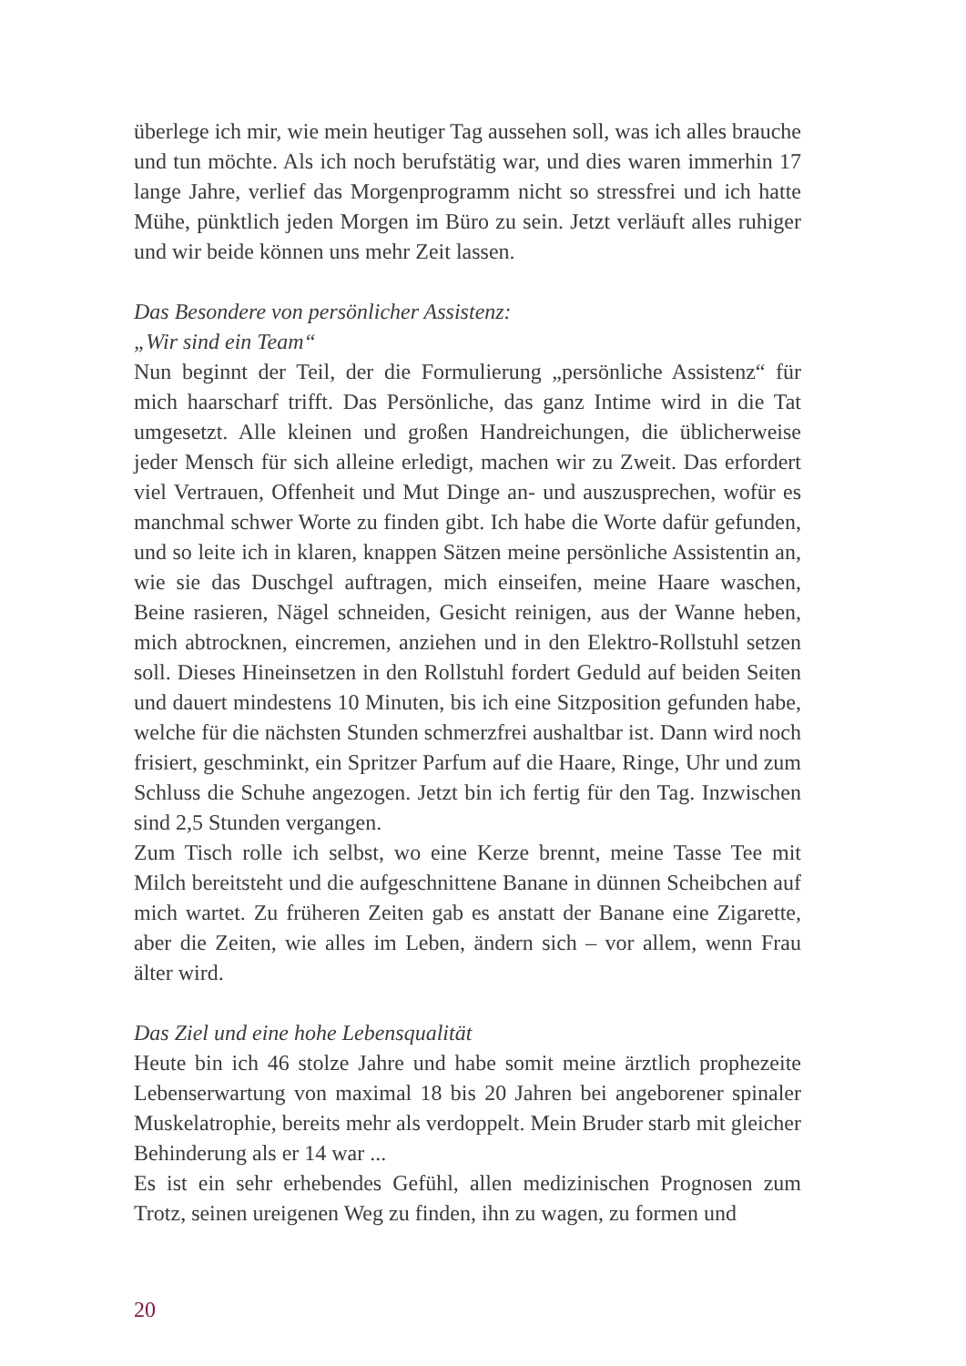überlege ich mir, wie mein heutiger Tag aussehen soll, was ich alles brauche und tun möchte. Als ich noch berufstätig war, und dies waren immerhin 17 lange Jahre, verlief das Morgenprogramm nicht so stressfrei und ich hatte Mühe, pünktlich jeden Morgen im Büro zu sein. Jetzt verläuft alles ruhiger und wir beide können uns mehr Zeit lassen.
Das Besondere von persönlicher Assistenz:
„Wir sind ein Team“
Nun beginnt der Teil, der die Formulierung „persönliche Assistenz“ für mich haarscharf trifft. Das Persönliche, das ganz Intime wird in die Tat umgesetzt. Alle kleinen und großen Handreichungen, die üblicherweise jeder Mensch für sich alleine erledigt, machen wir zu Zweit. Das erfordert viel Vertrauen, Offenheit und Mut Dinge an- und auszusprechen, wofür es manchmal schwer Worte zu finden gibt. Ich habe die Worte dafür gefunden, und so leite ich in klaren, knappen Sätzen meine persönliche Assistentin an, wie sie das Duschgel auftragen, mich einseifen, meine Haare waschen, Beine rasieren, Nägel schneiden, Gesicht reinigen, aus der Wanne heben, mich abtrocknen, eincremen, anziehen und in den Elektro-Rollstuhl setzen soll. Dieses Hineinsetzen in den Rollstuhl fordert Geduld auf beiden Seiten und dauert mindestens 10 Minuten, bis ich eine Sitzposition gefunden habe, welche für die nächsten Stunden schmerzfrei aushaltbar ist. Dann wird noch frisiert, geschminkt, ein Spritzer Parfum auf die Haare, Ringe, Uhr und zum Schluss die Schuhe angezogen. Jetzt bin ich fertig für den Tag. Inzwischen sind 2,5 Stunden vergangen.
Zum Tisch rolle ich selbst, wo eine Kerze brennt, meine Tasse Tee mit Milch bereitsteht und die aufgeschnittene Banane in dünnen Scheibchen auf mich wartet. Zu früheren Zeiten gab es anstatt der Banane eine Zigarette, aber die Zeiten, wie alles im Leben, ändern sich – vor allem, wenn Frau älter wird.
Das Ziel und eine hohe Lebensqualität
Heute bin ich 46 stolze Jahre und habe somit meine ärztlich prophezeite Lebenserwartung von maximal 18 bis 20 Jahren bei angeborener spinaler Muskelatrophie, bereits mehr als verdoppelt. Mein Bruder starb mit gleicher Behinderung als er 14 war ...
Es ist ein sehr erhebendes Gefühl, allen medizinischen Prognosen zum Trotz, seinen ureigenen Weg zu finden, ihn zu wagen, zu formen und
20